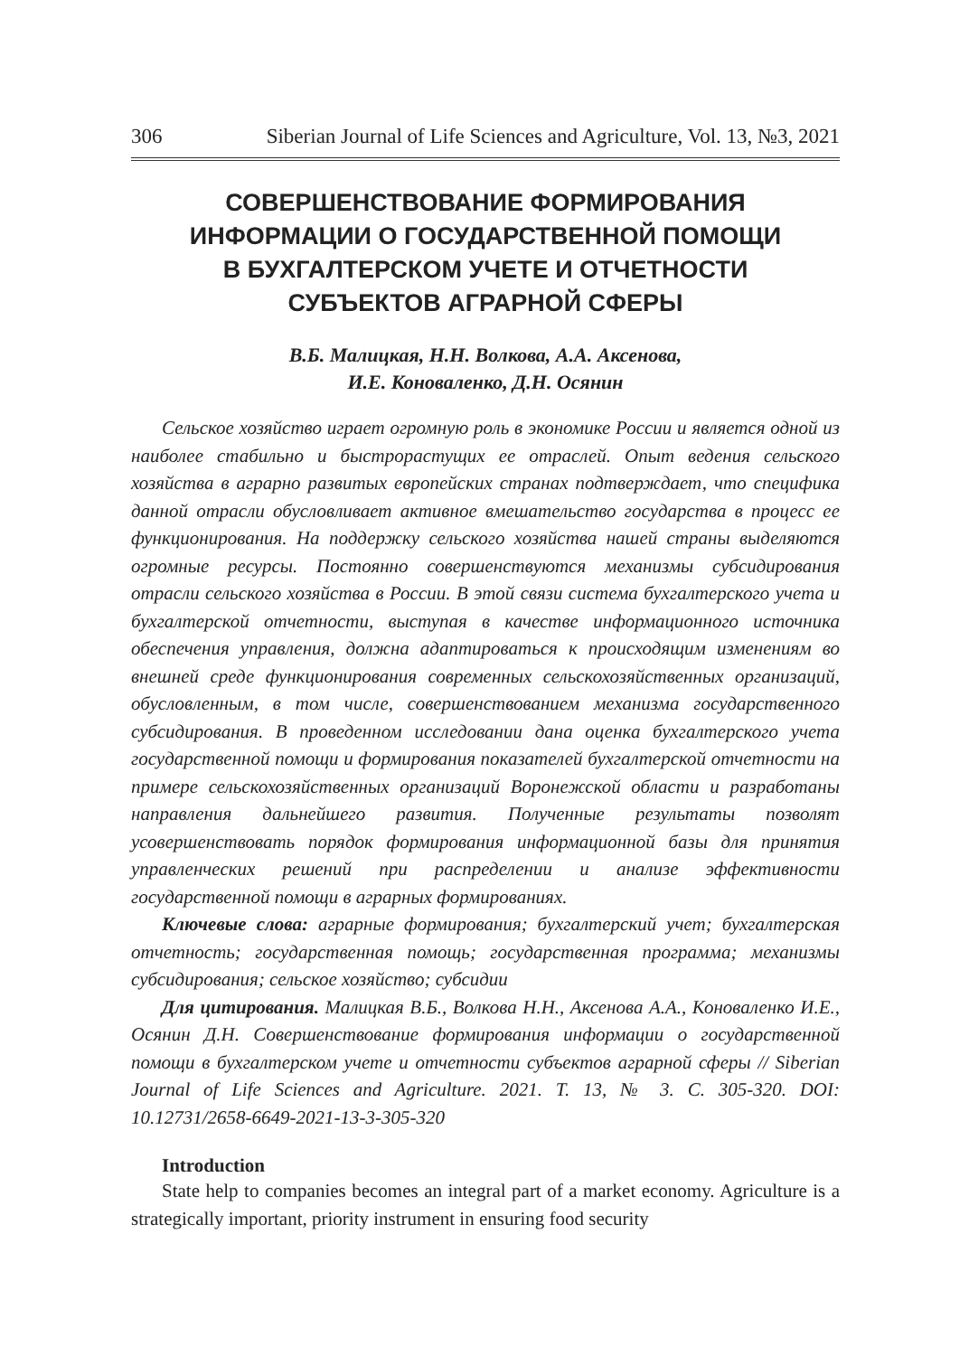306 Siberian Journal of Life Sciences and Agriculture, Vol. 13, №3, 2021
СОВЕРШЕНСТВОВАНИЕ ФОРМИРОВАНИЯ
ИНФОРМАЦИИ О ГОСУДАРСТВЕННОЙ ПОМОЩИ
В БУХГАЛТЕРСКОМ УЧЕТЕ И ОТЧЕТНОСТИ
СУБЪЕКТОВ АГРАРНОЙ СФЕРЫ
В.Б. Малицкая, Н.Н. Волкова, А.А. Аксенова,
И.Е. Коноваленко, Д.Н. Осянин
Сельское хозяйство играет огромную роль в экономике России и является одной из наиболее стабильно и быстрорастущих ее отраслей. Опыт ведения сельского хозяйства в аграрно развитых европейских странах подтверждает, что специфика данной отрасли обусловливает активное вмешательство государства в процесс ее функционирования. На поддержку сельского хозяйства нашей страны выделяются огромные ресурсы. Постоянно совершенствуются механизмы субсидирования отрасли сельского хозяйства в России. В этой связи система бухгалтерского учета и бухгалтерской отчетности, выступая в качестве информационного источника обеспечения управления, должна адаптироваться к происходящим изменениям во внешней среде функционирования современных сельскохозяйственных организаций, обусловленным, в том числе, совершенствованием механизма государственного субсидирования. В проведенном исследовании дана оценка бухгалтерского учета государственной помощи и формирования показателей бухгалтерской отчетности на примере сельскохозяйственных организаций Воронежской области и разработаны направления дальнейшего развития. Полученные результаты позволят усовершенствовать порядок формирования информационной базы для принятия управленческих решений при распределении и анализе эффективности государственной помощи в аграрных формированиях.
Ключевые слова: аграрные формирования; бухгалтерский учет; бухгалтерская отчетность; государственная помощь; государственная программа; механизмы субсидирования; сельское хозяйство; субсидии
Для цитирования. Малицкая В.Б., Волкова Н.Н., Аксенова А.А., Коноваленко И.Е., Осянин Д.Н. Совершенствование формирования информации о государственной помощи в бухгалтерском учете и отчетности субъектов аграрной сферы // Siberian Journal of Life Sciences and Agriculture. 2021. Т. 13, № 3. С. 305-320. DOI: 10.12731/2658-6649-2021-13-3-305-320
Introduction
State help to companies becomes an integral part of a market economy. Agriculture is a strategically important, priority instrument in ensuring food security